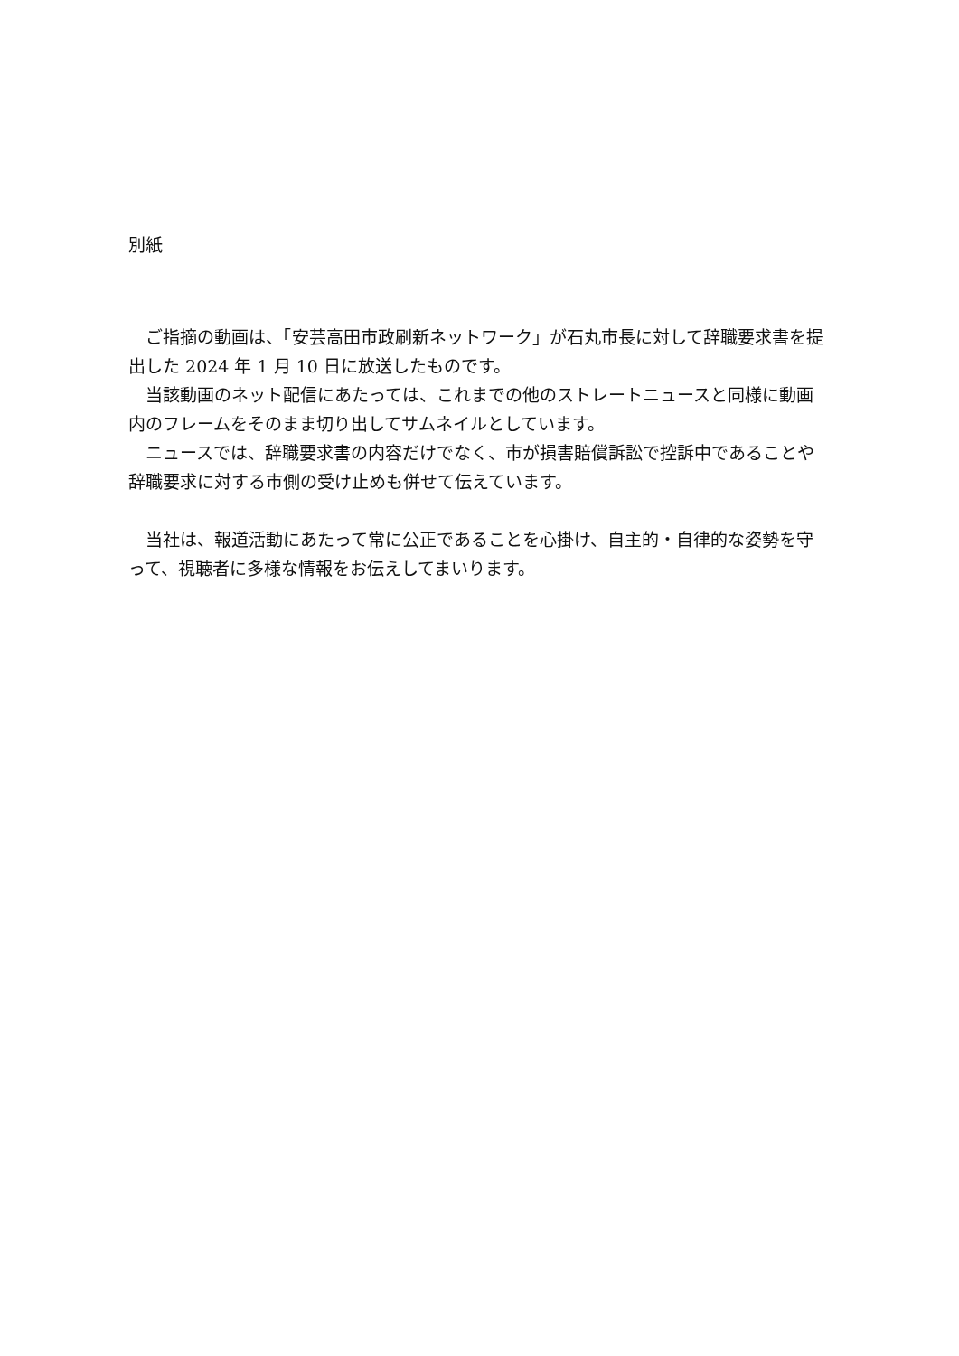別紙
ご指摘の動画は、「安芸高田市政刷新ネットワーク」が石丸市長に対して辞職要求書を提出した 2024 年 1 月 10 日に放送したものです。
当該動画のネット配信にあたっては、これまでの他のストレートニュースと同様に動画内のフレームをそのまま切り出してサムネイルとしています。
ニュースでは、辞職要求書の内容だけでなく、市が損害賠償訴訟で控訴中であることや辞職要求に対する市側の受け止めも併せて伝えています。
当社は、報道活動にあたって常に公正であることを心掛け、自主的・自律的な姿勢を守って、視聴者に多様な情報をお伝えしてまいります。